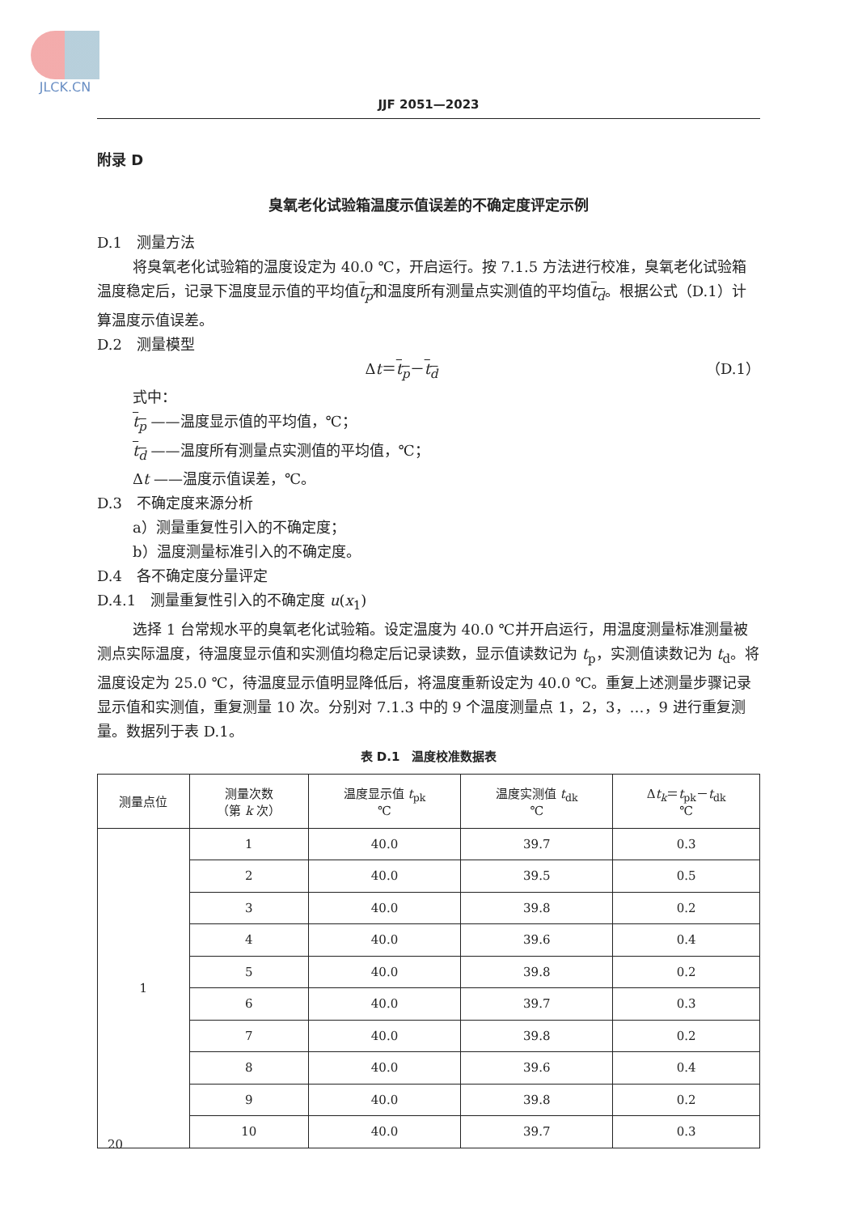JLCK.CN
JJF 2051—2023
附录 D
臭氧老化试验箱温度示值误差的不确定度评定示例
D.1　测量方法
将臭氧老化试验箱的温度设定为 40.0 ℃，开启运行。按 7.1.5 方法进行校准，臭氧老化试验箱温度稳定后，记录下温度显示值的平均值t<sub>p</sub>和温度所有测量点实测值的平均值t<sub>d</sub>。根据公式（D.1）计算温度示值误差。
D.2　测量模型
Δt＝t<sub>p</sub>－t<sub>d</sub> （D.1）
式中：
t<sub>p</sub> ——温度显示值的平均值，℃；
t<sub>d</sub> ——温度所有测量点实测值的平均值，℃；
Δt ——温度示值误差，℃。
D.3　不确定度来源分析
a）测量重复性引入的不确定度；
b）温度测量标准引入的不确定度。
D.4　各不确定度分量评定
D.4.1　测量重复性引入的不确定度 u(x<sub>1</sub>)
选择 1 台常规水平的臭氧老化试验箱。设定温度为 40.0 ℃并开启运行，用温度测量标准测量被测点实际温度，待温度显示值和实测值均稳定后记录读数，显示值读数记为 t<sub>p</sub>，实测值读数记为 t<sub>d</sub>。将温度设定为 25.0 ℃，待温度显示值明显降低后，将温度重新设定为 40.0 ℃。重复上述测量步骤记录显示值和实测值，重复测量 10 次。分别对 7.1.3 中的 9 个温度测量点 1，2，3，…，9 进行重复测量。数据列于表 D.1。
表 D.1　温度校准数据表
| 测量点位 | 测量次数 （第 k 次） | 温度显示值 t<sub>pk</sub> ℃ | 温度实测值 t<sub>dk</sub> ℃ | Δ t<sub>k</sub> ＝ t<sub>pk</sub>－ t<sub>dk</sub> ℃ |
| --- | --- | --- | --- | --- |
| 1 | 1 | 40.0 | 39.7 | 0.3 |
| | 2 | 40.0 | 39.5 | 0.5 |
| | 3 | 40.0 | 39.8 | 0.2 |
| | 4 | 40.0 | 39.6 | 0.4 |
| | 5 | 40.0 | 39.8 | 0.2 |
| | 6 | 40.0 | 39.7 | 0.3 |
| | 7 | 40.0 | 39.8 | 0.2 |
| | 8 | 40.0 | 39.6 | 0.4 |
| | 9 | 40.0 | 39.8 | 0.2 |
| | 10 | 40.0 | 39.7 | 0.3 |
20